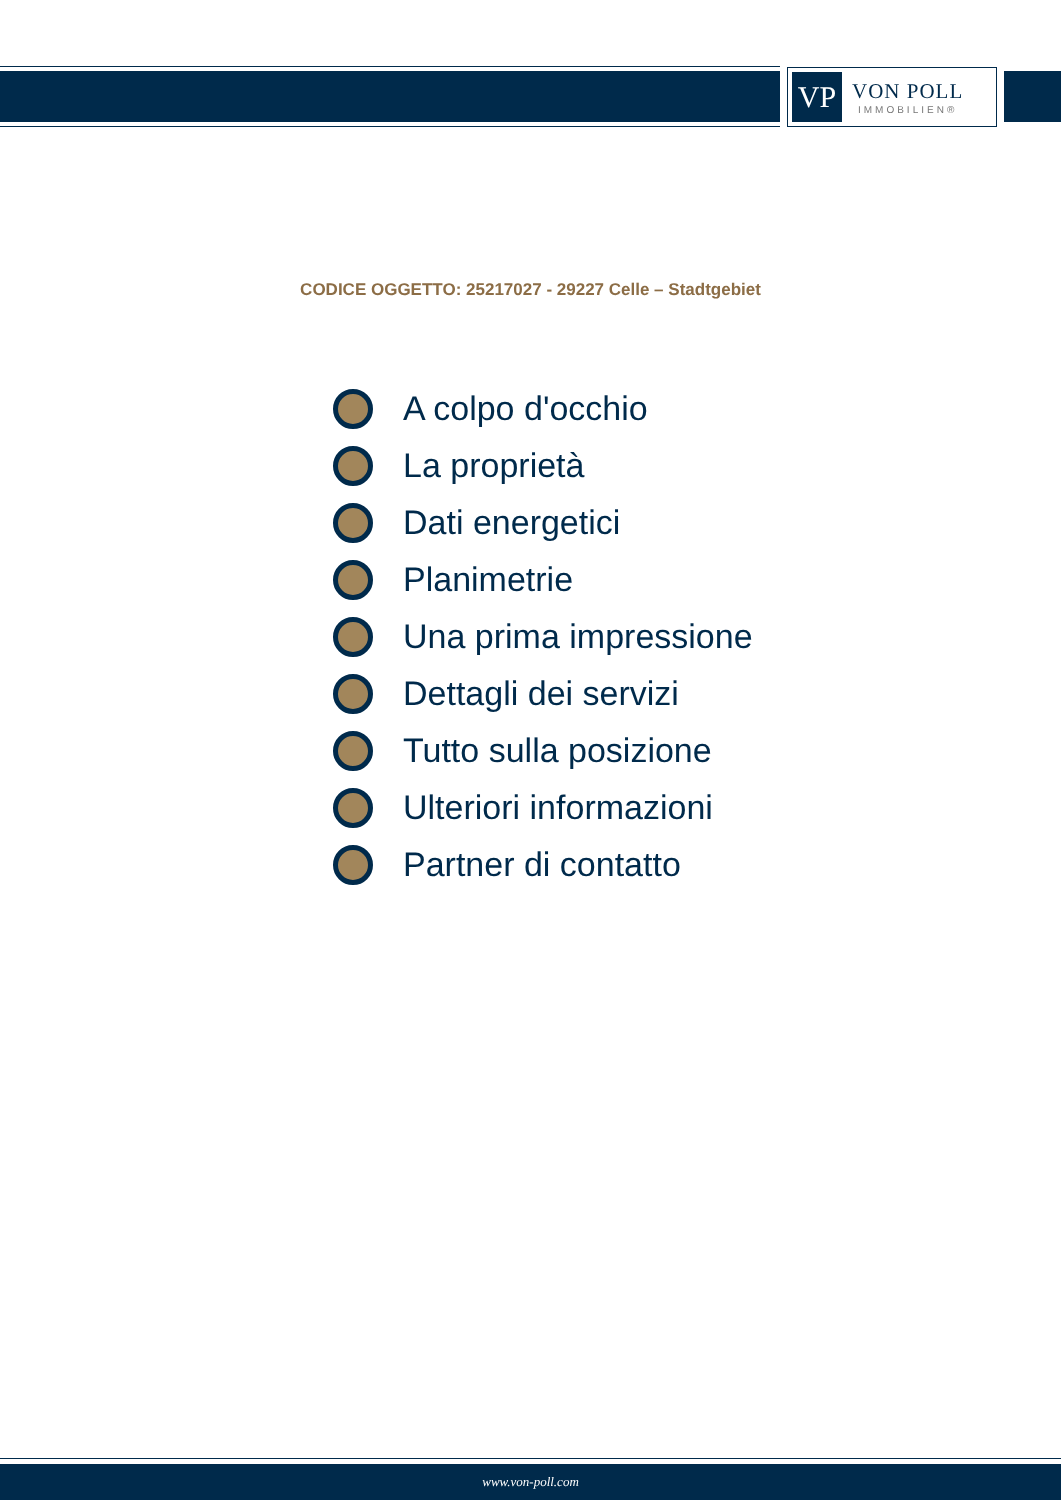VP
VON POLL
IMMOBILIEN®
CODICE OGGETTO: 25217027 - 29227 Celle – Stadtgebiet
A colpo d'occhio
La proprietà
Dati energetici
Planimetrie
Una prima impressione
Dettagli dei servizi
Tutto sulla posizione
Ulteriori informazioni
Partner di contatto
www.von-poll.com